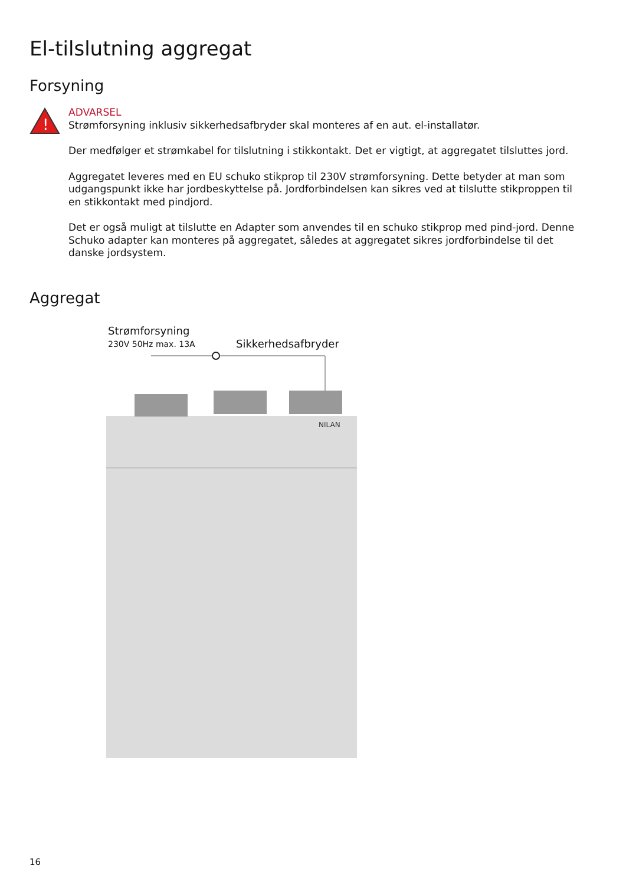El-tilslutning aggregat
Forsyning
!
ADVARSEL
Strømforsyning inklusiv sikkerhedsafbryder skal monteres af en aut. el-installatør.
Der medfølger et strømkabel for tilslutning i stikkontakt. Det er vigtigt, at aggregatet tilsluttes jord.
Aggregatet leveres med en EU schuko stikprop til 230V strømforsyning. Dette betyder at man som udgangspunkt ikke har jordbeskyttelse på. Jordforbindelsen kan sikres ved at tilslutte stikproppen til en stikkontakt med pindjord.
Det er også muligt at tilslutte en Adapter som anvendes til en schuko stikprop med pind-jord. Denne Schuko adapter kan monteres på aggregatet, således at aggregatet sikres jordforbindelse til det danske jordsystem.
Aggregat
Strømforsyning
230V 50Hz max. 13A
Sikkerhedsafbryder
NILAN
16